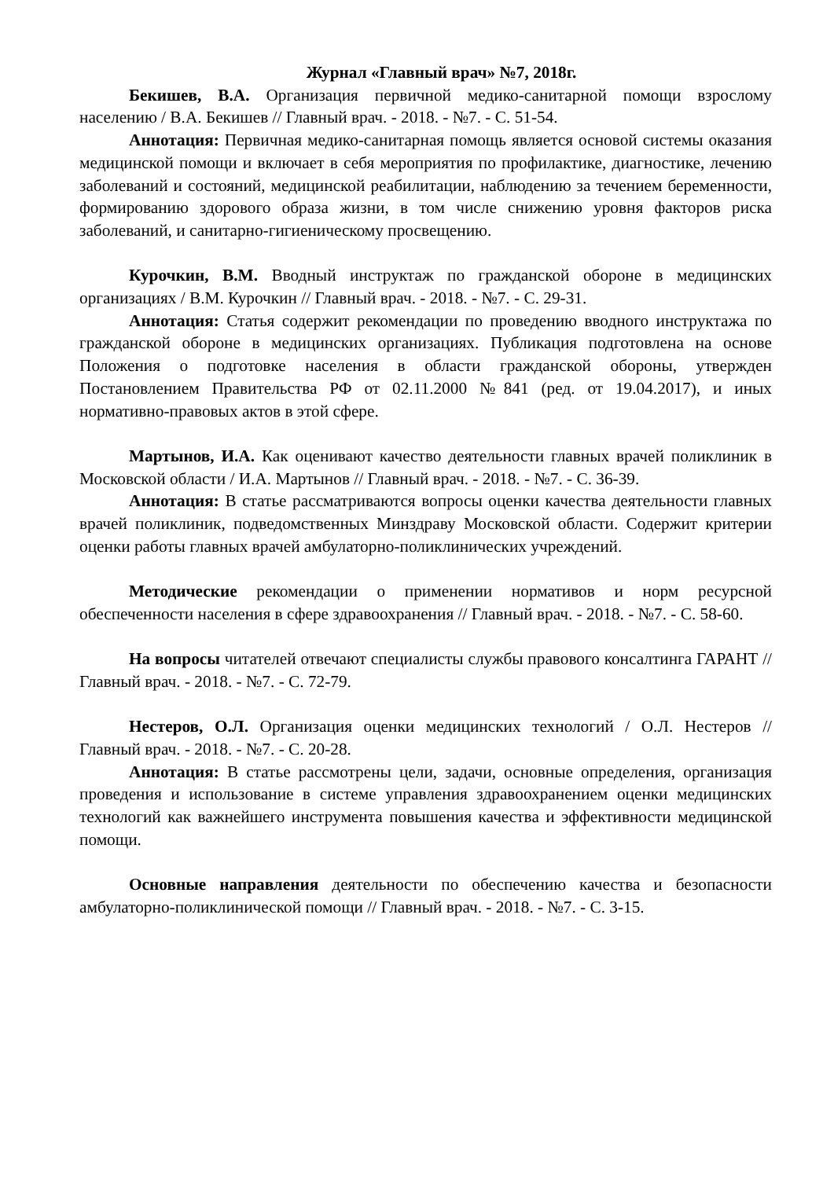Журнал «Главный врач» №7, 2018г.
Бекишев, В.А. Организация первичной медико-санитарной помощи взрослому населению / В.А. Бекишев // Главный врач. - 2018. - №7. - С. 51-54.
Аннотация: Первичная медико-санитарная помощь является основой системы оказания медицинской помощи и включает в себя мероприятия по профилактике, диагностике, лечению заболеваний и состояний, медицинской реабилитации, наблюдению за течением беременности, формированию здорового образа жизни, в том числе снижению уровня факторов риска заболеваний, и санитарно-гигиеническому просвещению.
Курочкин, В.М. Вводный инструктаж по гражданской обороне в медицинских организациях / В.М. Курочкин // Главный врач. - 2018. - №7. - С. 29-31.
Аннотация: Статья содержит рекомендации по проведению вводного инструктажа по гражданской обороне в медицинских организациях. Публикация подготовлена на основе Положения о подготовке населения в области гражданской обороны, утвержден Постановлением Правительства РФ от 02.11.2000 №841 (ред. от 19.04.2017), и иных нормативно-правовых актов в этой сфере.
Мартынов, И.А. Как оценивают качество деятельности главных врачей поликлиник в Московской области / И.А. Мартынов // Главный врач. - 2018. - №7. - С. 36-39.
Аннотация: В статье рассматриваются вопросы оценки качества деятельности главных врачей поликлиник, подведомственных Минздраву Московской области. Содержит критерии оценки работы главных врачей амбулаторно-поликлинических учреждений.
Методические рекомендации о применении нормативов и норм ресурсной обеспеченности населения в сфере здравоохранения // Главный врач. - 2018. - №7. - С. 58-60.
На вопросы читателей отвечают специалисты службы правового консалтинга ГАРАНТ // Главный врач. - 2018. - №7. - С. 72-79.
Нестеров, О.Л. Организация оценки медицинских технологий / О.Л. Нестеров // Главный врач. - 2018. - №7. - С. 20-28.
Аннотация: В статье рассмотрены цели, задачи, основные определения, организация проведения и использование в системе управления здравоохранением оценки медицинских технологий как важнейшего инструмента повышения качества и эффективности медицинской помощи.
Основные направления деятельности по обеспечению качества и безопасности амбулаторно-поликлинической помощи // Главный врач. - 2018. - №7. - С. 3-15.